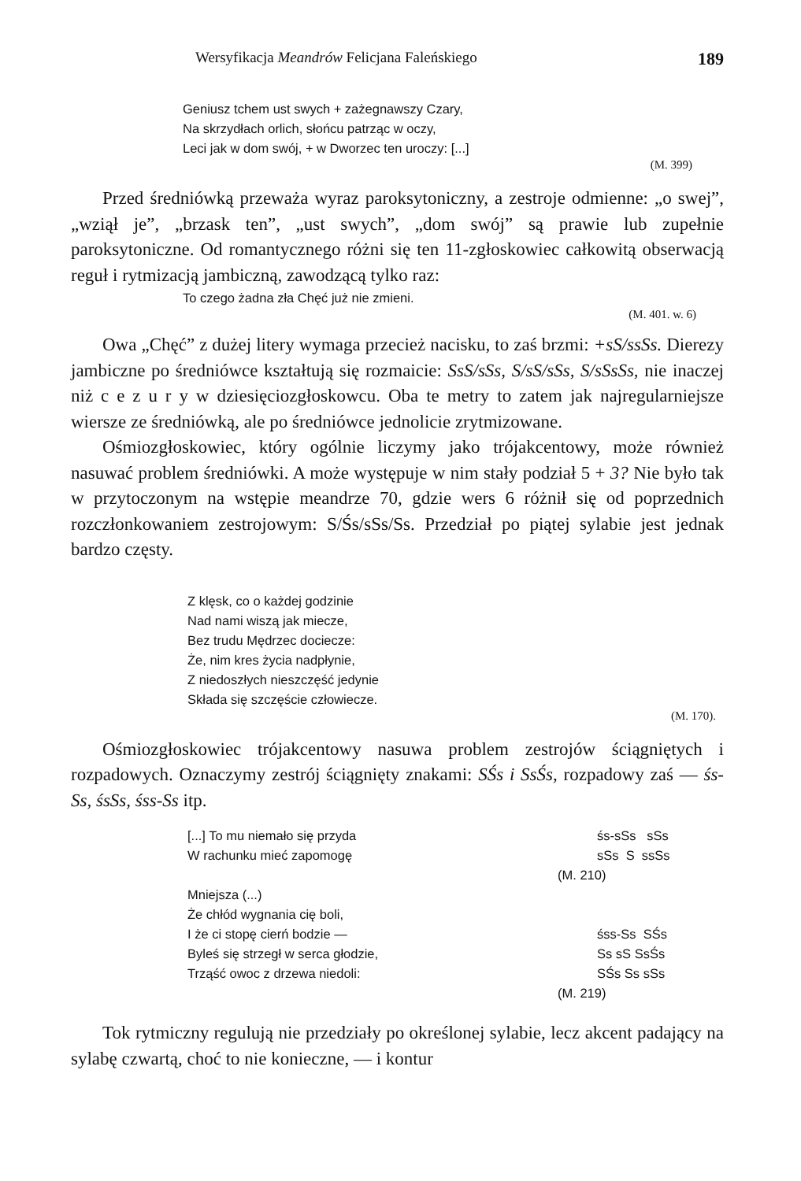Wersyfikacja Meandrów Felicjana Faleńskiego 189
Geniusz tchem ust swych + zażegnawszy Czary,
Na skrzydłach orlich, słońcu patrząc w oczy,
Leci jak w dom swój, + w Dworzec ten uroczy: [...]
(M. 399)
Przed średniówką przeważa wyraz paroksytoniczny, a zestroje odmienne: „o swej”, „wziął je”, „brzask ten”, „ust swych”, „dom swój” są prawie lub zupełnie paroksytoniczne. Od romantycznego różni się ten 11-zgłoskowiec całkowitą obserwacją reguł i rytmizacją jambiczną, zawodzącą tylko raz:
To czego żadna zła Chęć już nie zmieni.
(M. 401. w. 6)
Owa „Chęć” z dużej litery wymaga przecież nacisku, to zaś brzmi: +sS/ssSs. Dierezy jambiczne po średniówce kształtują się rozmaicie: SsS/sSs, S/sS/sSs, S/sSsSs, nie inaczej niż c e z u r y w dziesięciozgłoskowcu. Oba te metry to zatem jak najregularniejsze wiersze ze średniówką, ale po średniówce jednolicie zrytmizowane.
Ośmiozgłoskowiec, który ogólnie liczymy jako trójakcentowy, może również nasuwać problem średniówki. A może występuje w nim stały podział 5 + 3? Nie było tak w przytoczonym na wstępie meandrze 70, gdzie wers 6 różnił się od poprzednich rozczłonkowaniem zestrojowym: S/Śs/sSs/Ss. Przedział po piątej sylabie jest jednak bardzo częsty.
Z klęsk, co o każdej godzinie
Nad nami wiszą jak miecze,
Bez trudu Mędrzec docieczе:
Że, nim kres życia nadpłynie,
Z niedoszłych nieszczęść jedynie
Składa się szczęście człowiecze.
(M. 170).
Ośmiozgłoskowiec trójakcentowy nasuwa problem zestrojów ściągniętych i rozpadowych. Oznaczymy zestrój ściągnięty znakami: SŚs i SsŚs, rozpadowy zaś — śs-Ss, śsSs, śss-Ss itp.
[...] To mu niemało się przyda śs-sSs sSs
W rachunku mieć zapomogę sSs S ssSs
(M. 210)
Mniejsza (...)
Że chłód wygnania cię boli,
I że ci stopę cierń bodzie — śss-Ss SŚs
Byleś się strzegł w serca głodzie, Ss sS SsŚs
Trząść owoc z drzewa niedoli: SŚs Ss sSs
(M. 219)
Tok rytmiczny regulują nie przedziały po określonej sylabie, lecz akcent padający na sylabę czwartą, choć to nie konieczne, — i kontur